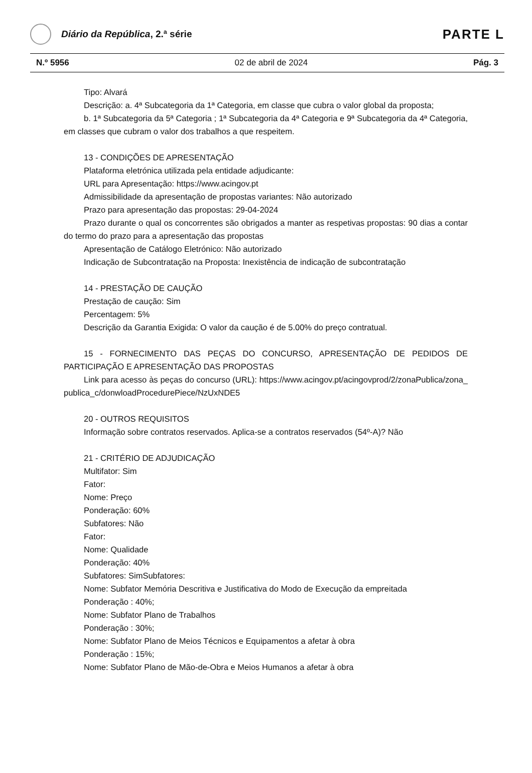Diário da República, 2.ª série
PARTE L
N.º 5956 02 de abril de 2024 Pág. 3
Tipo: Alvará
Descrição: a. 4ª Subcategoria da 1ª Categoria, em classe que cubra o valor global da proposta;
b. 1ª Subcategoria da 5ª Categoria ; 1ª Subcategoria da 4ª Categoria e 9ª Subcategoria da 4ª Categoria, em classes que cubram o valor dos trabalhos a que respeitem.
13 - CONDIÇÕES DE APRESENTAÇÃO
Plataforma eletrónica utilizada pela entidade adjudicante:
URL para Apresentação: https://www.acingov.pt
Admissibilidade da apresentação de propostas variantes: Não autorizado
Prazo para apresentação das propostas: 29-04-2024
Prazo durante o qual os concorrentes são obrigados a manter as respetivas propostas: 90 dias a contar do termo do prazo para a apresentação das propostas
Apresentação de Catálogo Eletrónico: Não autorizado
Indicação de Subcontratação na Proposta: Inexistência de indicação de subcontratação
14 - PRESTAÇÃO DE CAUÇÃO
Prestação de caução: Sim
Percentagem: 5%
Descrição da Garantia Exigida: O valor da caução é de 5.00% do preço contratual.
15 - FORNECIMENTO DAS PEÇAS DO CONCURSO, APRESENTAÇÃO DE PEDIDOS DE PARTICIPAÇÃO E APRESENTAÇÃO DAS PROPOSTAS
Link para acesso às peças do concurso (URL): https://www.acingov.pt/acingovprod/2/zonaPublica/zona_publica_c/donwloadProcedurePiece/NzUxNDE5
20 - OUTROS REQUISITOS
Informação sobre contratos reservados. Aplica-se a contratos reservados (54º-A)? Não
21 - CRITÉRIO DE ADJUDICAÇÃO
Multifator: Sim
Fator:
Nome: Preço
Ponderação: 60%
Subfatores: Não
Fator:
Nome: Qualidade
Ponderação: 40%
Subfatores: SimSubfatores:
Nome: Subfator Memória Descritiva e Justificativa do Modo de Execução da empreitada
Ponderação : 40%;
Nome: Subfator Plano de Trabalhos
Ponderação : 30%;
Nome: Subfator Plano de Meios Técnicos e Equipamentos a afetar à obra
Ponderação : 15%;
Nome: Subfator Plano de Mão-de-Obra e Meios Humanos a afetar à obra